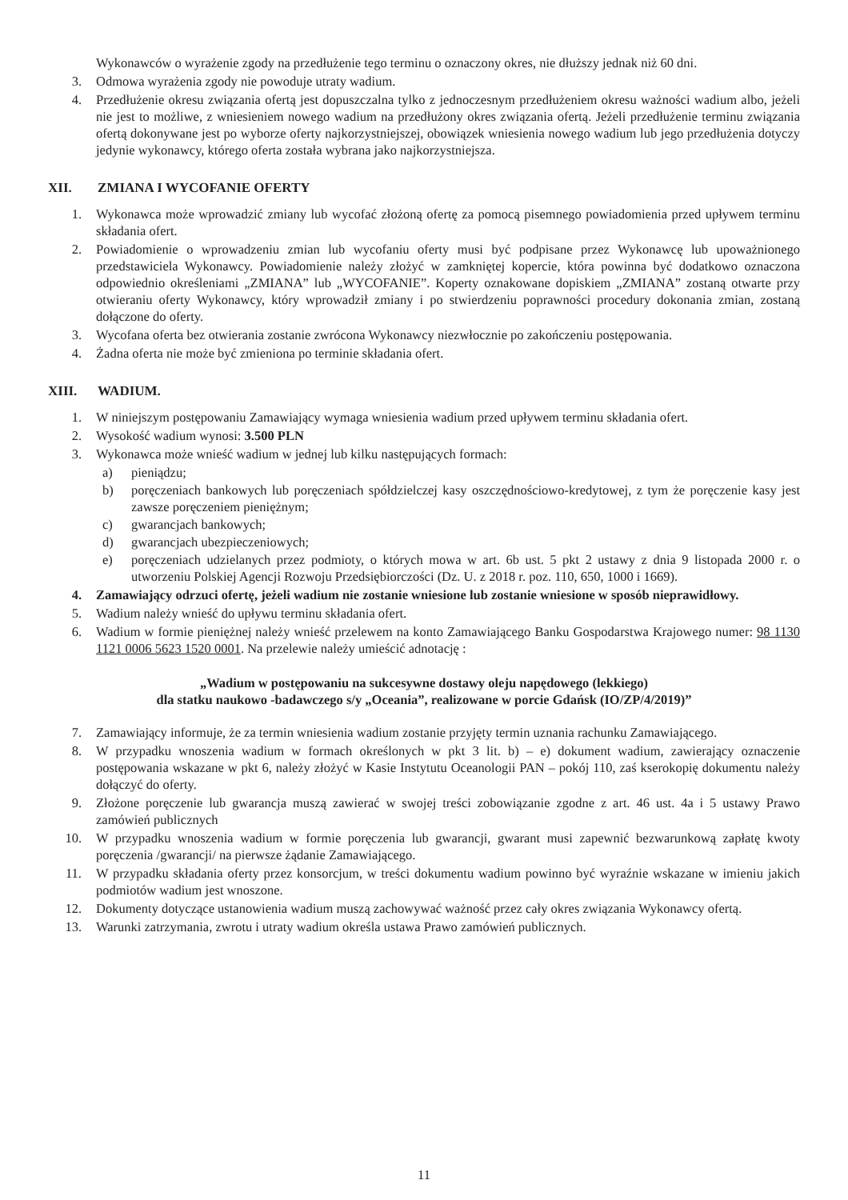Wykonawców o wyrażenie zgody na przedłużenie tego terminu o oznaczony okres, nie dłuższy jednak niż 60 dni.
3. Odmowa wyrażenia zgody nie powoduje utraty wadium.
4. Przedłużenie okresu związania ofertą jest dopuszczalna tylko z jednoczesnym przedłużeniem okresu ważności wadium albo, jeżeli nie jest to możliwe, z wniesieniem nowego wadium na przedłużony okres związania ofertą. Jeżeli przedłużenie terminu związania ofertą dokonywane jest po wyborze oferty najkorzystniejszej, obowiązek wniesienia nowego wadium lub jego przedłużenia dotyczy jedynie wykonawcy, którego oferta została wybrana jako najkorzystniejsza.
XII. ZMIANA I WYCOFANIE OFERTY
1. Wykonawca może wprowadzić zmiany lub wycofać złożoną ofertę za pomocą pisemnego powiadomienia przed upływem terminu składania ofert.
2. Powiadomienie o wprowadzeniu zmian lub wycofaniu oferty musi być podpisane przez Wykonawcę lub upoważnionego przedstawiciela Wykonawcy. Powiadomienie należy złożyć w zamkniętej kopercie, która powinna być dodatkowo oznaczona odpowiednio określeniami „ZMIANA” lub „WYCOFANIE”. Koperty oznakowane dopiskiem „ZMIANA” zostaną otwarte przy otwieraniu oferty Wykonawcy, który wprowadził zmiany i po stwierdzeniu poprawności procedury dokonania zmian, zostaną dołączone do oferty.
3. Wycofana oferta bez otwierania zostanie zwrócona Wykonawcy niezwłocznie po zakończeniu postępowania.
4. Żadna oferta nie może być zmieniona po terminie składania ofert.
XIII. WADIUM.
1. W niniejszym postępowaniu Zamawiający wymaga wniesienia wadium przed upływem terminu składania ofert.
2. Wysokość wadium wynosi: 3.500 PLN
3. Wykonawca może wnieść wadium w jednej lub kilku następujących formach:
a) pieniądzu;
b) poręczeniach bankowych lub poręczeniach spółdzielczej kasy oszczędnościowo-kredytowej, z tym że poręczenie kasy jest zawsze poręczeniem pieniężnym;
c) gwarancjach bankowych;
d) gwarancjach ubezpieczeniowych;
e) poręczeniach udzielanych przez podmioty, o których mowa w art. 6b ust. 5 pkt 2 ustawy z dnia 9 listopada 2000 r. o utworzeniu Polskiej Agencji Rozwoju Przedsiębiorczości (Dz. U. z 2018 r. poz. 110, 650, 1000 i 1669).
4. Zamawiający odrzuci ofertę, jeżeli wadium nie zostanie wniesione lub zostanie wniesione w sposób nieprawidłowy.
5. Wadium należy wnieść do upływu terminu składania ofert.
6. Wadium w formie pieniężnej należy wnieść przelewem na konto Zamawiającego Banku Gospodarstwa Krajowego numer: 98 1130 1121 0006 5623 1520 0001. Na przelewie należy umieścić adnotację :
„Wadium w postępowaniu na sukcesywne dostawy oleju napędowego (lekkiego)
dla statku naukowo -badawczego s/y „Oceania”, realizowane w porcie Gdańsk (IO/ZP/4/2019)”
7. Zamawiający informuje, że za termin wniesienia wadium zostanie przyjęty termin uznania rachunku Zamawiającego.
8. W przypadku wnoszenia wadium w formach określonych w pkt 3 lit. b) – e) dokument wadium, zawierający oznaczenie postępowania wskazane w pkt 6, należy złożyć w Kasie Instytutu Oceanologii PAN – pokój 110, zaś kserokopię dokumentu należy dołączyć do oferty.
9. Złożone poręczenie lub gwarancja muszą zawierać w swojej treści zobowiązanie zgodne z art. 46 ust. 4a i 5 ustawy Prawo zamówień publicznych
10. W przypadku wnoszenia wadium w formie poręczenia lub gwarancji, gwarant musi zapewnić bezwarunkową zapłatę kwoty poręczenia /gwarancji/ na pierwsze żądanie Zamawiającego.
11. W przypadku składania oferty przez konsorcjum, w treści dokumentu wadium powinno być wyraźnie wskazane w imieniu jakich podmiotów wadium jest wnoszone.
12. Dokumenty dotyczące ustanowienia wadium muszą zachowywać ważność przez cały okres związania Wykonawcy ofertą.
13. Warunki zatrzymania, zwrotu i utraty wadium określa ustawa Prawo zamówień publicznych.
11